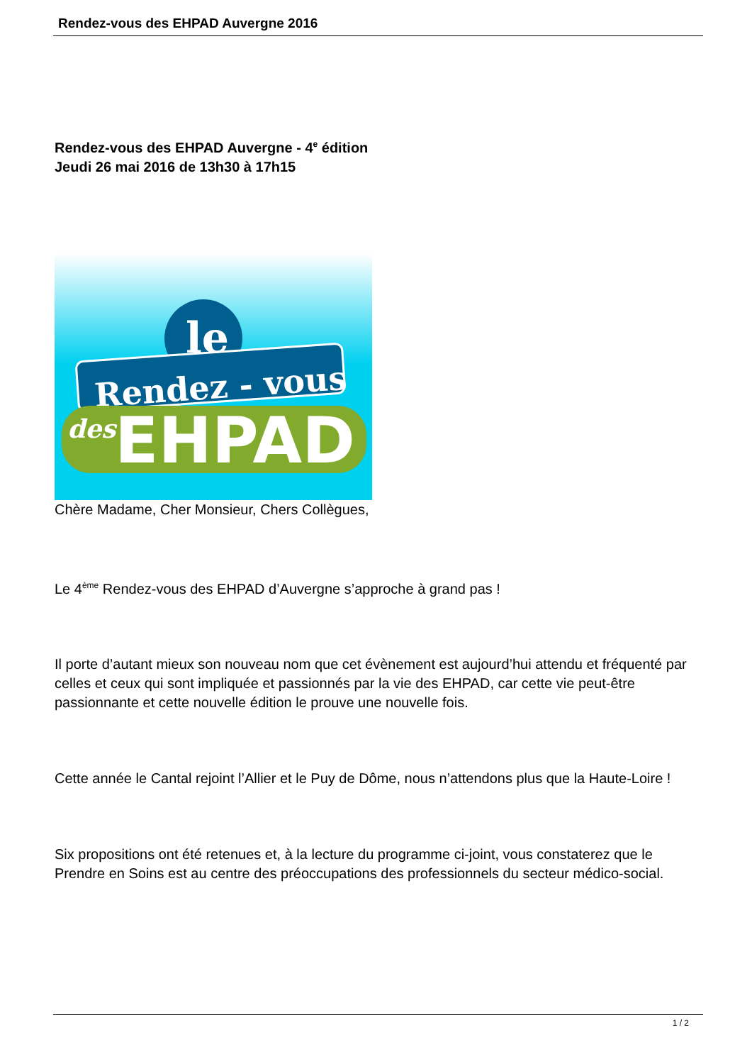Rendez-vous des EHPAD Auvergne 2016
Rendez-vous des EHPAD Auvergne - 4<sup>e</sup> édition
Jeudi 26 mai 2016 de 13h30 à 17h15
Rendez - vous
le
des
EHPAD
Chère Madame, Cher Monsieur, Chers Collègues,
Le 4<sup>ème</sup> Rendez-vous des EHPAD d’Auvergne s’approche à grand pas !
Il porte d’autant mieux son nouveau nom que cet évènement est aujourd’hui attendu et fréquenté par celles et ceux qui sont impliquée et passionnés par la vie des EHPAD, car cette vie peut-être passionnante et cette nouvelle édition le prouve une nouvelle fois.
Cette année le Cantal rejoint l’Allier et le Puy de Dôme, nous n’attendons plus que la Haute-Loire !
Six propositions ont été retenues et, à la lecture du programme ci-joint, vous constaterez que le Prendre en Soins est au centre des préoccupations des professionnels du secteur médico-social.
1 / 2